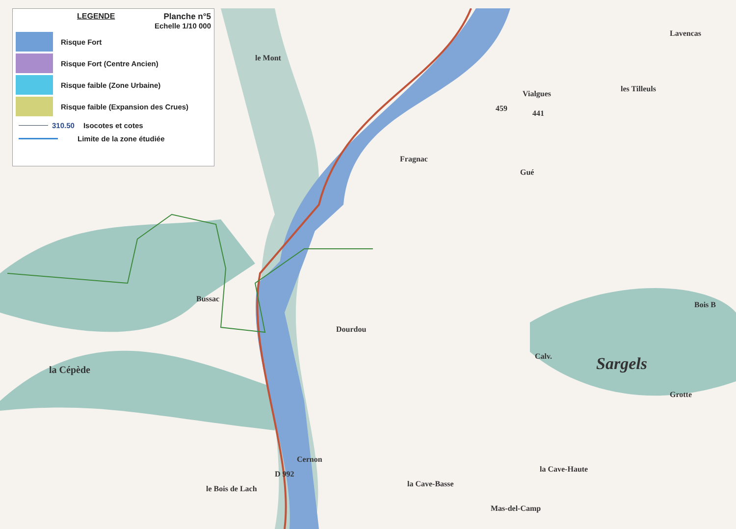LEGENDE Planche n°5
Echelle 1/10 000
Risque Fort
Risque Fort (Centre Ancien)
Risque faible (Zone Urbaine)
Risque faible (Expansion des Crues)
310.50 Isocotes et cotes
Limite de la zone étudiée
le Mont
Lavencas
Vialgues
441
459
Gué
Fragnac
les Tilleuls
Bussac
Dourdou
la Cépède Sargels Calv.
Bois B
Grotte
la Cave-Haute
la Cave-Basse
le Bois de Lach
Mas-del-Camp
Cernon
D 992